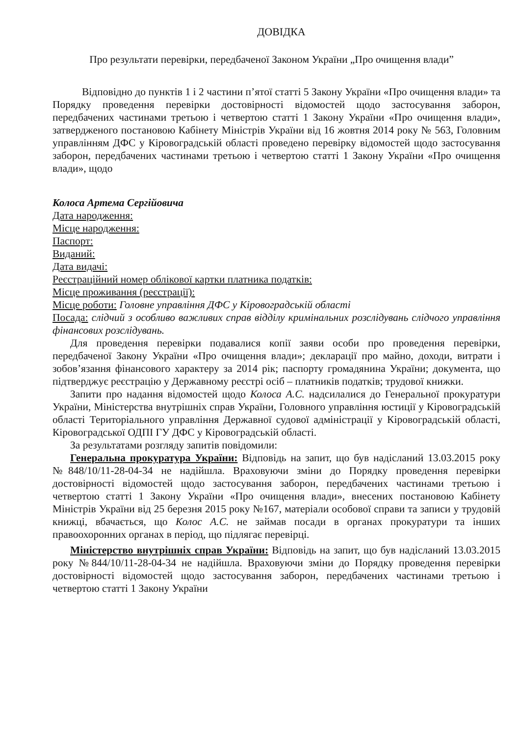ДОВІДКА
Про результати перевірки, передбаченої Законом України „Про очищення влади”
Відповідно до пунктів 1 і 2 частини п’ятої статті 5 Закону України «Про очищення влади» та Порядку проведення перевірки достовірності відомостей щодо застосування заборон, передбачених частинами третьою і четвертою статті 1 Закону України «Про очищення влади», затвердженого постановою Кабінету Міністрів України від 16 жовтня 2014 року № 563, Головним управлінням ДФС у Кіровоградській області проведено перевірку відомостей щодо застосування заборон, передбачених частинами третьою і четвертою статті 1 Закону України «Про очищення влади», щодо
Колоса Артема Сергійовича
Дата народження:
Місце народження:
Паспорт:
Виданий:
Дата видачі:
Реєстраційний номер облікової картки платника податків:
Місце проживання (реєстрації):
Місце роботи: Головне управління ДФС у Кіровоградській області
Посада: слідчий з особливо важливих справ відділу кримінальних розслідувань слідчого управління фінансових розслідувань.
Для проведення перевірки подавалися копії заяви особи про проведення перевірки, передбаченої Закону України «Про очищення влади»; декларації про майно, доходи, витрати і зобов’язання фінансового характеру за 2014 рік; паспорту громадянина України; документа, що підтверджує реєстрацію у Державному реєстрі осіб – платників податків; трудової книжки.
Запити про надання відомостей щодо Колоса А.С. надсилалися до Генеральної прокуратури України, Міністерства внутрішніх справ України, Головного управління юстиції у Кіровоградській області Територіального управління Державної судової адміністрації у Кіровоградській області, Кіровоградської ОДПІ ГУ ДФС у Кіровоградській області.
За результатами розгляду запитів повідомили:
Генеральна прокуратура України: Відповідь на запит, що був надісланий 13.03.2015 року №848/10/11-28-04-34 не надійшла. Враховуючи зміни до Порядку проведення перевірки достовірності відомостей щодо застосування заборон, передбачених частинами третьою і четвертою статті 1 Закону України «Про очищення влади», внесених постановою Кабінету Міністрів України від 25 березня 2015 року №167, матеріали особової справи та записи у трудовій книжці, вбачається, що Колос А.С. не займав посади в органах прокуратури та інших правоохоронних органах в період, що підлягає перевірці.
Міністерство внутрішніх справ України: Відповідь на запит, що був надісланий 13.03.2015 року №844/10/11-28-04-34 не надійшла. Враховуючи зміни до Порядку проведення перевірки достовірності відомостей щодо застосування заборон, передбачених частинами третьою і четвертою статті 1 Закону України